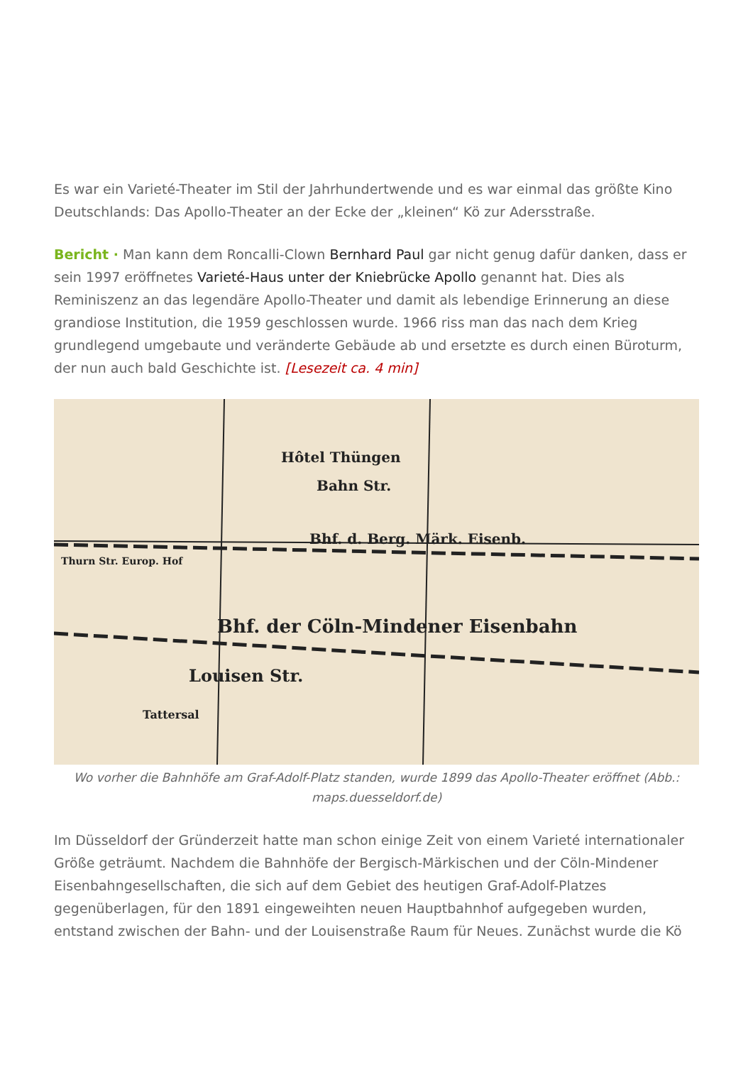Es war ein Varieté-Theater im Stil der Jahrhundertwende und es war einmal das größte Kino Deutschlands: Das Apollo-Theater an der Ecke der „kleinen“ Kö zur Adersstraße.
Bericht · Man kann dem Roncalli-Clown Bernhard Paul gar nicht genug dafür danken, dass er sein 1997 eröffnetes Varieté-Haus unter der Kniebrücke Apollo genannt hat. Dies als Reminiszenz an das legendäre Apollo-Theater und damit als lebendige Erinnerung an diese grandiose Institution, die 1959 geschlossen wurde. 1966 riss man das nach dem Krieg grundlegend umgebaute und veränderte Gebäude ab und ersetzte es durch einen Büroturm, der nun auch bald Geschichte ist. [Lesezeit ca. 4 min]
Hôtel Thüngen
Bahn Str.
Bhf. d. Berg. Märk. Eisenb.
Bhf. der Cöln-Mindener Eisenbahn
Louisen Str.
Tattersal
Thurn Str. Europ. Hof
Wo vorher die Bahnhöfe am Graf-Adolf-Platz standen, wurde 1899 das Apollo-Theater eröffnet (Abb.: maps.duesseldorf.de)
Im Düsseldorf der Gründerzeit hatte man schon einige Zeit von einem Varieté internationaler Größe geträumt. Nachdem die Bahnhöfe der Bergisch-Märkischen und der Cöln-Mindener Eisenbahngesellschaften, die sich auf dem Gebiet des heutigen Graf-Adolf-Platzes gegenüberlagen, für den 1891 eingeweihten neuen Hauptbahnhof aufgegeben wurden, entstand zwischen der Bahn- und der Louisenstraße Raum für Neues. Zunächst wurde die Kö